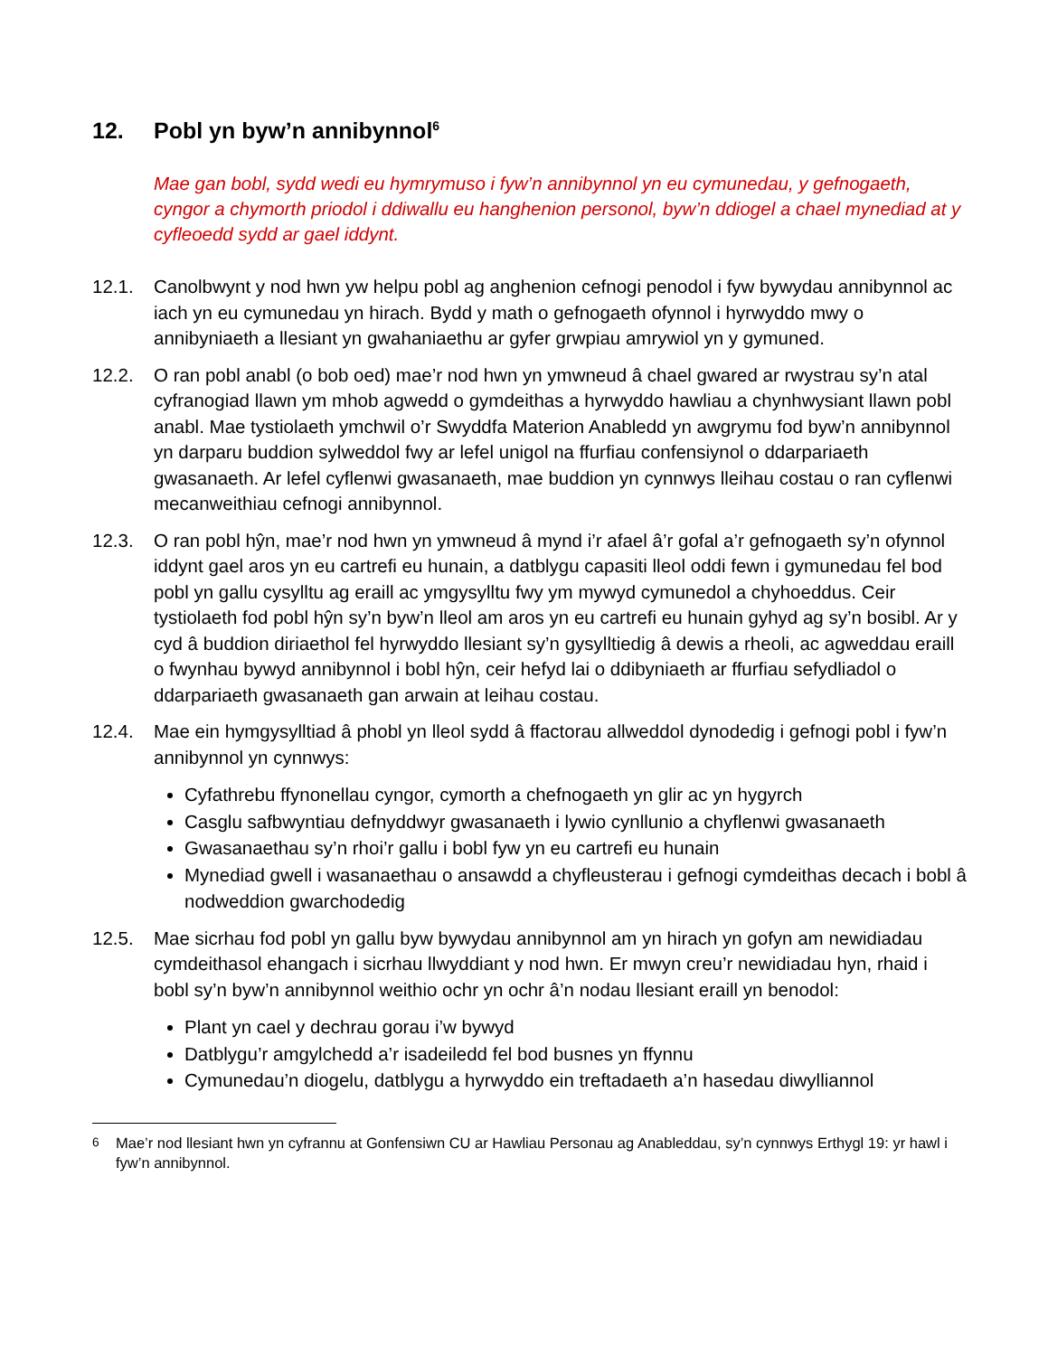12. Pobl yn byw’n annibynnol<sup>6</sup>
Mae gan bobl, sydd wedi eu hymrymuso i fyw’n annibynnol yn eu cymunedau, y gefnogaeth, cyngor a chymorth priodol i ddiwallu eu hanghenion personol, byw’n ddiogel a chael mynediad at y cyfleoedd sydd ar gael iddynt.
12.1. Canolbwynt y nod hwn yw helpu pobl ag anghenion cefnogi penodol i fyw bywydau annibynnol ac iach yn eu cymunedau yn hirach. Bydd y math o gefnogaeth ofynnol i hyrwyddo mwy o annibyniaeth a llesiant yn gwahaniaethu ar gyfer grwpiau amrywiol yn y gymuned.
12.2. O ran pobl anabl (o bob oed) mae’r nod hwn yn ymwneud â chael gwared ar rwystrau sy’n atal cyfranogiad llawn ym mhob agwedd o gymdeithas a hyrwyddo hawliau a chynhwysiant llawn pobl anabl. Mae tystiolaeth ymchwil o’r Swyddfa Materion Anabledd yn awgrymu fod byw’n annibynnol yn darparu buddion sylweddol fwy ar lefel unigol na ffurfiau confensiynol o ddarpariaeth gwasanaeth. Ar lefel cyflenwi gwasanaeth, mae buddion yn cynnwys lleihau costau o ran cyflenwi mecanweithiau cefnogi annibynnol.
12.3. O ran pobl hŷn, mae’r nod hwn yn ymwneud â mynd i’r afael â’r gofal a’r gefnogaeth sy’n ofynnol iddynt gael aros yn eu cartrefi eu hunain, a datblygu capasiti lleol oddi fewn i gymunedau fel bod pobl yn gallu cysylltu ag eraill ac ymgysylltu fwy ym mywyd cymunedol a chyhoeddus. Ceir tystiolaeth fod pobl hŷn sy’n byw’n lleol am aros yn eu cartrefi eu hunain gyhyd ag sy’n bosibl. Ar y cyd â buddion diriaethol fel hyrwyddo llesiant sy’n gysylltiedig â dewis a rheoli, ac agweddau eraill o fwynhau bywyd annibynnol i bobl hŷn, ceir hefyd lai o ddibyniaeth ar ffurfiau sefydliadol o ddarpariaeth gwasanaeth gan arwain at leihau costau.
12.4. Mae ein hymgysylltiad â phobl yn lleol sydd â ffactorau allweddol dynodedig i gefnogi pobl i fyw’n annibynnol yn cynnwys:
Cyfathrebu ffynonellau cyngor, cymorth a chefnogaeth yn glir ac yn hygyrch
Casglu safbwyntiau defnyddwyr gwasanaeth i lywio cynllunio a chyflenwi gwasanaeth
Gwasanaethau sy’n rhoi’r gallu i bobl fyw yn eu cartrefi eu hunain
Mynediad gwell i wasanaethau o ansawdd a chyfleusterau i gefnogi cymdeithas decach i bobl â nodweddion gwarchodedig
12.5. Mae sicrhau fod pobl yn gallu byw bywydau annibynnol am yn hirach yn gofyn am newidiadau cymdeithasol ehangach i sicrhau llwyddiant y nod hwn. Er mwyn creu’r newidiadau hyn, rhaid i bobl sy’n byw’n annibynnol weithio ochr yn ochr â’n nodau llesiant eraill yn benodol:
Plant yn cael y dechrau gorau i’w bywyd
Datblygu’r amgylchedd a’r isadeiledd fel bod busnes yn ffynnu
Cymunedau’n diogelu, datblygu a hyrwyddo ein treftadaeth a’n hasedau diwylliannol
<sup>6</sup> Mae’r nod llesiant hwn yn cyfrannu at Gonfensiwn CU ar Hawliau Personau ag Anableddau, sy’n cynnwys Erthygl 19: yr hawl i fyw’n annibynnol.